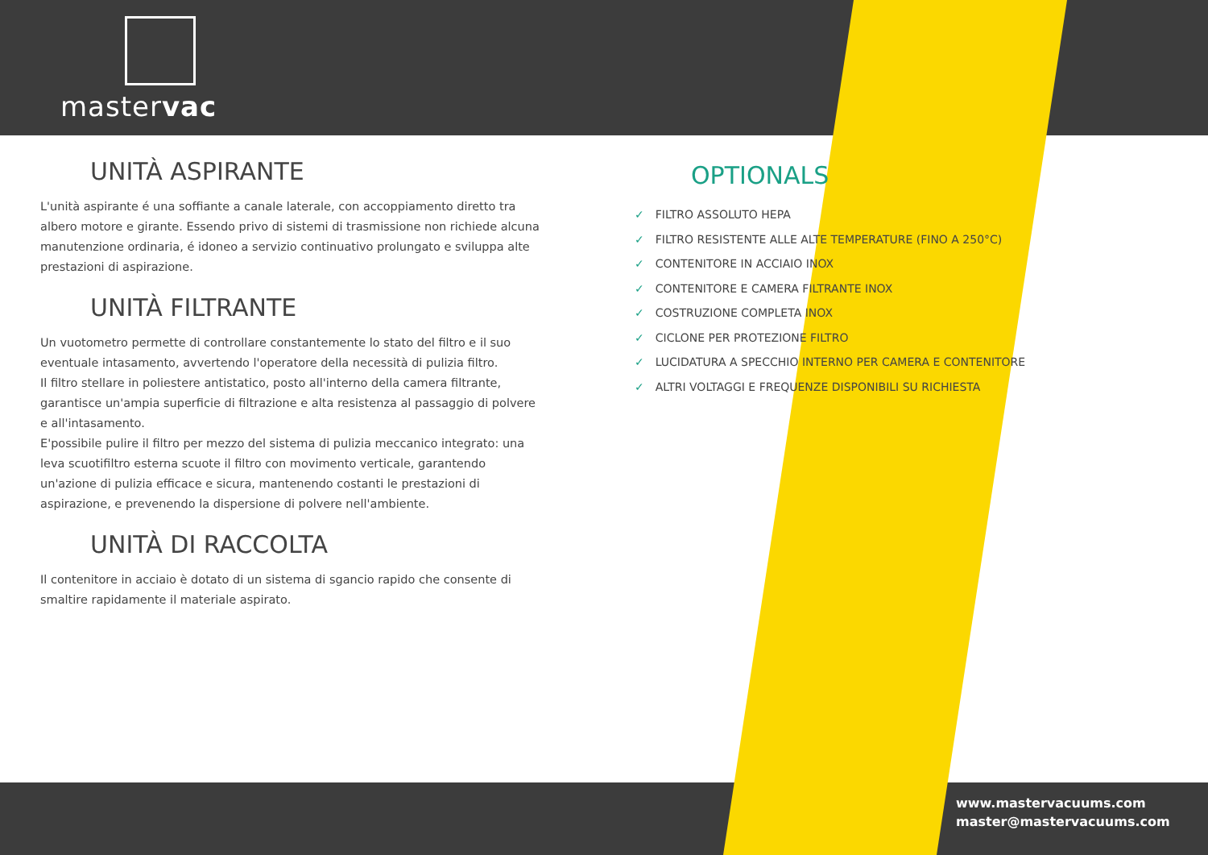mastervac
UNITÀ ASPIRANTE
L'unità aspirante é una soffiante a canale laterale, con accoppiamento diretto tra albero motore e girante. Essendo privo di sistemi di trasmissione non richiede alcuna manutenzione ordinaria, é idoneo a servizio continuativo prolungato e sviluppa alte prestazioni di aspirazione.
UNITÀ FILTRANTE
Un vuotometro permette di controllare constantemente lo stato del filtro e il suo eventuale intasamento, avvertendo l'operatore della necessità di pulizia filtro.
Il filtro stellare in poliestere antistatico, posto all'interno della camera filtrante, garantisce un'ampia superficie di filtrazione e alta resistenza al passaggio di polvere e all'intasamento.
E'possibile pulire il filtro per mezzo del sistema di pulizia meccanico integrato: una leva scuotifiltro esterna scuote il filtro con movimento verticale, garantendo un'azione di pulizia efficace e sicura, mantenendo costanti le prestazioni di aspirazione, e prevenendo la dispersione di polvere nell'ambiente.
UNITÀ DI RACCOLTA
Il contenitore in acciaio è dotato di un sistema di sgancio rapido che consente di smaltire rapidamente il materiale aspirato.
OPTIONALS
✓ FILTRO ASSOLUTO HEPA
✓ FILTRO RESISTENTE ALLE ALTE TEMPERATURE (FINO A 250°C)
✓ CONTENITORE IN ACCIAIO INOX
✓ CONTENITORE E CAMERA FILTRANTE INOX
✓ COSTRUZIONE COMPLETA INOX
✓ CICLONE PER PROTEZIONE FILTRO
✓ LUCIDATURA A SPECCHIO INTERNO PER CAMERA E CONTENITORE
✓ ALTRI VOLTAGGI E FREQUENZE DISPONIBILI SU RICHIESTA
www.mastervacuums.com
master@mastervacuums.com